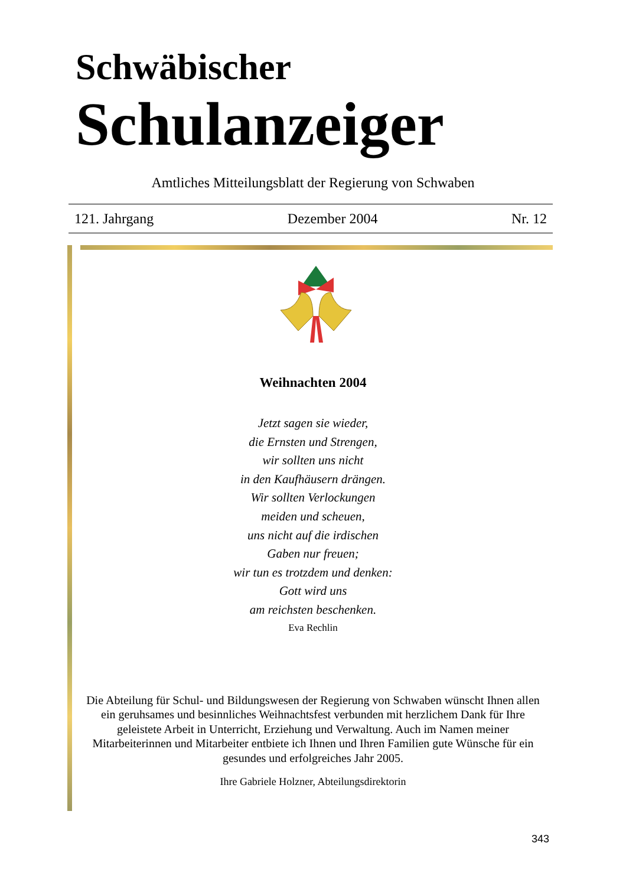Schwäbischer
Schulanzeiger
Amtliches Mitteilungsblatt der Regierung von Schwaben
121. Jahrgang Dezember 2004 Nr. 12
Weihnachten 2004
Jetzt sagen sie wieder,
die Ernsten und Strengen,
wir sollten uns nicht
in den Kaufhäusern drängen.
Wir sollten Verlockungen
meiden und scheuen,
uns nicht auf die irdischen
Gaben nur freuen;
wir tun es trotzdem und denken:
Gott wird uns
am reichsten beschenken.
Eva Rechlin
Die Abteilung für Schul- und Bildungswesen der Regierung von Schwaben wünscht Ihnen allen ein geruhsames und besinnliches Weihnachtsfest verbunden mit herzlichem Dank für Ihre geleistete Arbeit in Unterricht, Erziehung und Verwaltung. Auch im Namen meiner Mitarbeiterinnen und Mitarbeiter entbiete ich Ihnen und Ihren Familien gute Wünsche für ein gesundes und erfolgreiches Jahr 2005.
Ihre Gabriele Holzner, Abteilungsdirektorin
343